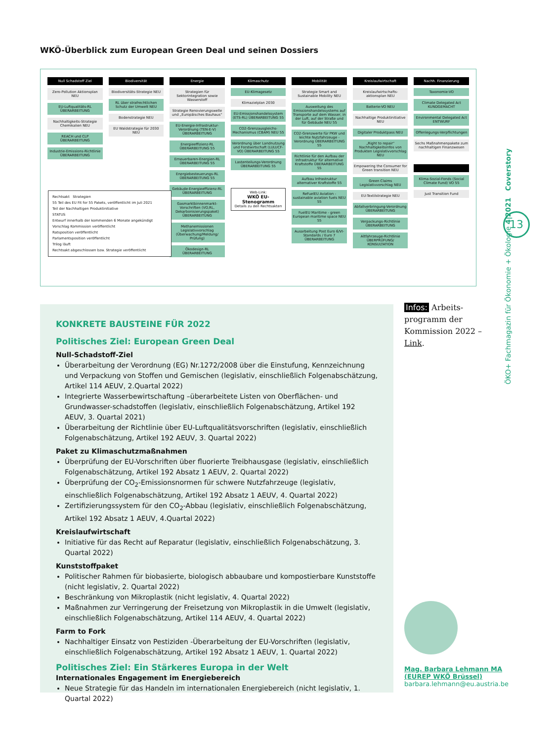WKÖ-Überblick zum European Green Deal und seinen Dossiers
Null Schadstoff Ziel
Zero-Pollution Aktionsplan NEU
EU-Luftqualitäts-RL ÜBERARBEITUNG
Nachhaltigkeits-Strategie Chemikalien NEU
REACH und CLP ÜBERARBEITUNG
Industrie-Emissions-Richtlinie ÜBERARBEITUNG
Biodiversität
Biodiversitäts-Strategie NEU
RL über strafrechtlichen Schutz der Umwelt NEU
Bodenstrategie NEU
EU Waldstrategie für 2030 NEU
Energie
Strategien für Sektorintegration sowie Wasserstoff
Strategie Renovierungswelle und „Europäisches Bauhaus“
EU-Energie-Infrastruktur-Verordnung (TEN-E-V) ÜBERARBEITUNG
Energieeffizienz-RL ÜBERARBEITUNG 55
Erneuerbaren-Energien-RL ÜBERARBEITUNG 55
Energiebesteuerungs-RL ÜBERARBEITUNG 55
Gebäude-Energieeffizienz-RL ÜBERARBEITUNG
Gasmarktbinnenmarkt-Vorschriften (VO,RL, Dekarbonisierungspaket) ÜBERARBEITUNG
Methanemissionen Legislativvorschlag (Überwachung/Meldung/ Prüfung)
Ökodesign-RL ÜBERARBEITUNG
Klimaschutz
EU-Klimagesetz
Klimazielplan 2030
EU-Emissionshandelssystem (ETS-RL) ÜBERARBEITUNG 55
CO2-Grenzausgleichs-Mechanismus (CBAM) NEU 55
Verordnung über Landnutzung und Forstwirtschaft (LULUCF-VO) ÜBERARBEITUNG 55
Lastenteilungs-Verordnung ÜBERARBEITUNG 55
Web-Link:
WKÖ EU-Stenogramm
Details zu den Rechtsakten
Mobilität
Strategie Smart and Sustainable Mobility NEU
Ausweitung des Emissionshandelssystems auf Transporte auf dem Wasser, in der Luft, auf der Straße und für Gebäude NEU 55
CO2-Grenzwerte für PKW und leichte Nutzfahrzeuge - Verordnung ÜBERARBEITUNG 55
Richtlinie für den Aufbau der Infrastruktur für alternative Kraftstoffe ÜBERARBEITUNG 55
Aufbau Infrastruktur alternativer Kraftstoffe 55
ReFuelEU Aviation - sustainable aviation fuels NEU 55
FuelEU Maritime - green European maritime space NEU 55
Ausarbeitung Post Euro 6/VI-Standards / Euro 7 ÜBERARBEITUNG
Kreislaufwirtschaft
Kreislaufwirtschafts-aktionsplan NEU
Batterie-VO NEU
Nachhaltige Produktinitiative NEU
Digitaler Produktpass NEU
„Right to repair“ Nachhaltigkeitsinfos von Produkten Legislativvorschlag NEU
Empowering the Consumer for Green transition NEU
Green Claims Legislativvorschlag NEU
EU-Textilstrategie NEU
Abfallverbringung-Verordnung ÜBERARBEITUNG
Verpackungs-Richtlinie ÜBERARBEITUNG
Altfahrzeuge-Richtlinie ÜBERPRÜFUNG/ KONSULTATION
Nachh. Finanzierung
Taxonomie-VO
Climate Delegated Act KUNDGEMACHT
Environmental Delegated Act ENTWURF
Offenlegungs-Verpflichtungen
Sechs Maßnahmenpakete zum nachhaltigen Finanzwesen
Klima-Sozial-Fonds (Social Climate Fund) VO 55
Just Transition Fund
Rechtsakt Strategien
55 Teil des EU Fit for 55 Pakets, veröffentlicht im Juli 2021
Teil der Nachhaltigen Produktinitiative
STATUS
Entwurf innerhalb der kommenden 6 Monate angekündigt
Vorschlag Kommission veröffentlicht
Ratsposition veröffentlicht
Parlamentsposition veröffentlicht
Trilog läuft
Rechtsakt abgeschlossen bzw. Strategie veröffentlicht
KONKRETE BAUSTEINE FÜR 2022
Politisches Ziel: European Green Deal
Null-Schadstoff-Ziel
Überarbeitung der Verordnung (EG) Nr.1272/2008 über die Einstufung, Kennzeichnung und Verpackung von Stoffen und Gemischen (legislativ, einschließlich Folgenabschätzung, Artikel 114 AEUV, 2.Quartal 2022)
Integrierte Wasserbewirtschaftung –überarbeitete Listen von Oberflächen- und Grundwasser-schadstoffen (legislativ, einschließlich Folgenabschätzung, Artikel 192 AEUV, 3. Quartal 2021)
Überarbeitung der Richtlinie über EU-Luftqualitätsvorschriften (legislativ, einschließlich Folgenabschätzung, Artikel 192 AEUV, 3. Quartal 2022)
Paket zu Klimaschutzmaßnahmen
Überprüfung der EU-Vorschriften über fluorierte Treibhausgase (legislativ, einschließlich Folgenabschätzung, Artikel 192 Absatz 1 AEUV, 2. Quartal 2022)
Überprüfung der CO<sub>2</sub>-Emissionsnormen für schwere Nutzfahrzeuge (legislativ, einschließlich Folgenabschätzung, Artikel 192 Absatz 1 AEUV, 4. Quartal 2022)
Zertifizierungssystem für den CO<sub>2</sub>-Abbau (legislativ, einschließlich Folgenabschätzung, Artikel 192 Absatz 1 AEUV, 4.Quartal 2022)
Kreislaufwirtschaft
Initiative für das Recht auf Reparatur (legislativ, einschließlich Folgenabschätzung, 3. Quartal 2022)
Kunststoffpaket
Politischer Rahmen für biobasierte, biologisch abbaubare und kompostierbare Kunststoffe (nicht legislativ, 2. Quartal 2022)
Beschränkung von Mikroplastik (nicht legislativ, 4. Quartal 2022)
Maßnahmen zur Verringerung der Freisetzung von Mikroplastik in die Umwelt (legislativ, einschließlich Folgenabschätzung, Artikel 114 AEUV, 4. Quartal 2022)
Farm to Fork
Nachhaltiger Einsatz von Pestiziden -Überarbeitung der EU-Vorschriften (legislativ, einschließlich Folgenabschätzung, Artikel 192 Absatz 1 AEUV, 1. Quartal 2022)
Politisches Ziel: Ein Stärkeres Europa in der Welt
Internationales Engagement im Energiebereich
Neue Strategie für das Handeln im internationalen Energiebereich (nicht legislativ, 1. Quartal 2022)
Infos: Arbeits-programm der Kommission 2022 – Link.
Mag. Barbara Lehmann MA
(EUREP WKÖ Brüssel)
barbara.lehmann@eu.austria.be
ÖKO+ Fachmagazin für Ökonomie + Ökologie 4|2021 Coverstory
13